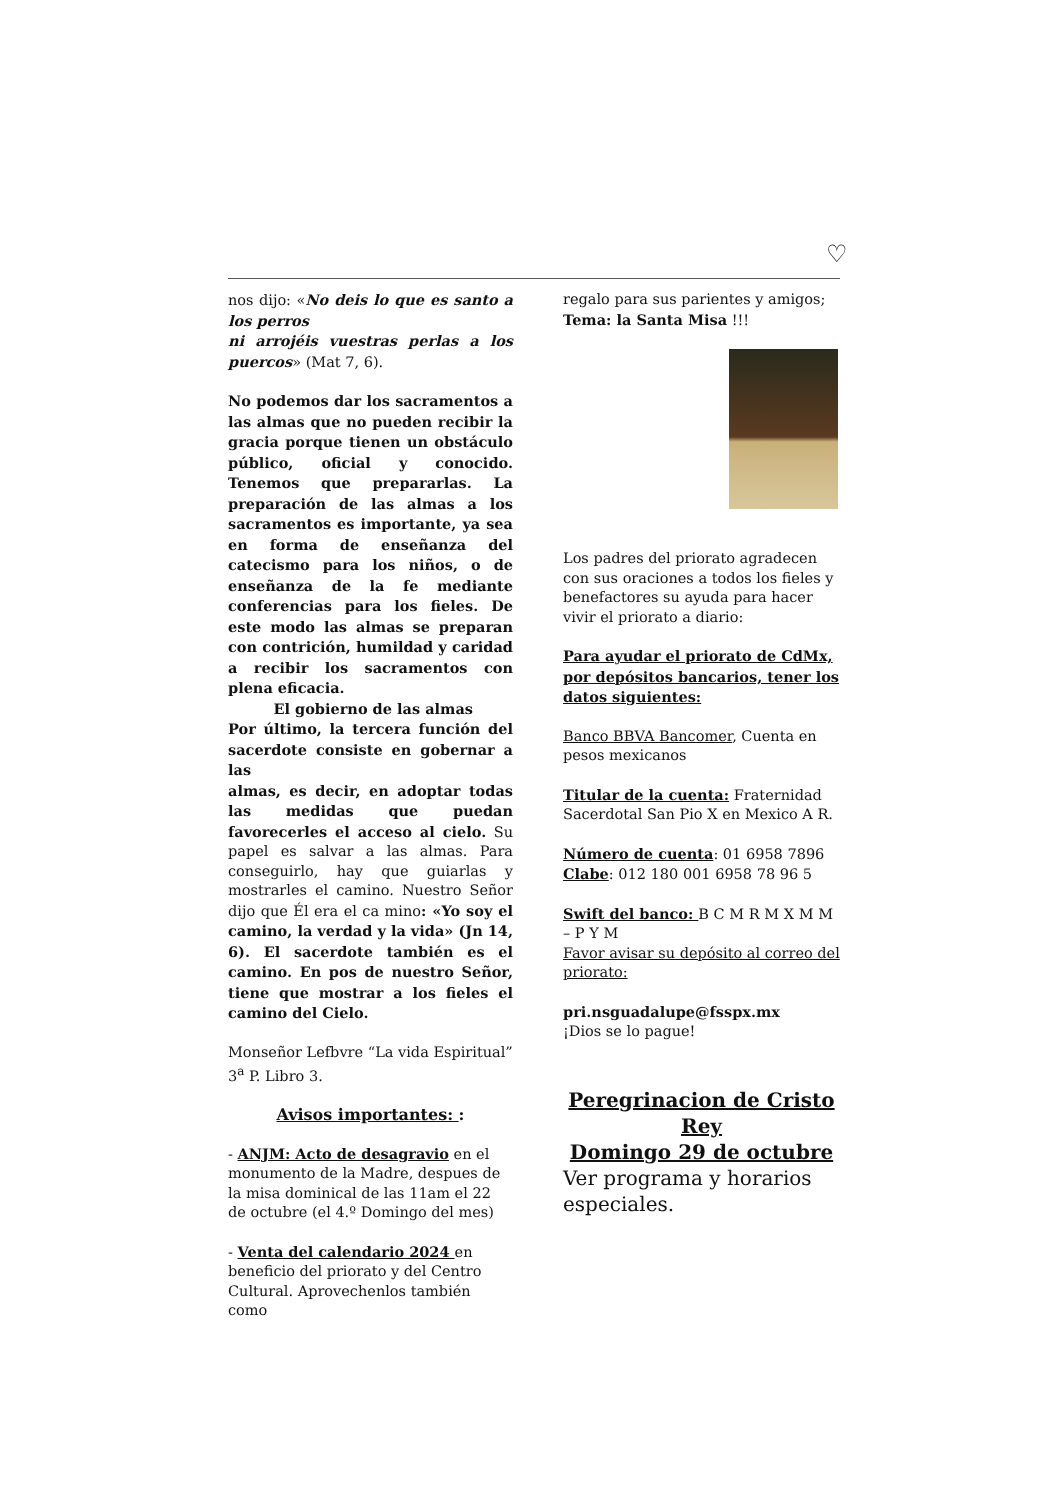♡
nos dijo: «No deis lo que es santo a los perros
ni arrojéis vuestras perlas a los puercos» (Mat 7, 6).
No podemos dar los sacramentos a las almas que no pueden recibir la gracia porque tienen un obstáculo público, oficial y conocido. Tenemos que prepararlas. La preparación de las almas a los sacramentos es importante, ya sea en forma de enseñanza del catecismo para los niños, o de enseñanza de la fe mediante conferencias para los fieles. De este modo las almas se preparan con contrición, humildad y caridad a recibir los sacramentos con plena eficacia.
El gobierno de las almas
Por último, la tercera función del sacerdote consiste en gobernar a las
almas, es decir, en adoptar todas las medidas que puedan favorecerles el acceso al cielo. Su papel es salvar a las almas. Para conseguirlo, hay que guiarlas y mostrarles el camino. Nuestro Señor dijo que Él era el ca mino: «Yo soy el camino, la verdad y la vida» (Jn 14, 6). El sacerdote también es el camino. En pos de nuestro Señor, tiene que mostrar a los fieles el camino del Cielo.
Monseñor Lefbvre “La vida Espiritual” 3<sup>a</sup> P. Libro 3.
Avisos importantes: :
- ANJM: Acto de desagravio en el monumento de la Madre, despues de la misa dominical de las 11am el 22 de octubre (el 4.º Domingo del mes)
- Venta del calendario 2024 en beneficio del priorato y del Centro Cultural. Aprovechenlos también como
regalo para sus parientes y amigos;
Tema: la Santa Misa !!!
Los padres del priorato agradecen con sus oraciones a todos los fieles y benefactores su ayuda para hacer vivir el priorato a diario:
Para ayudar el priorato de CdMx, por depósitos bancarios, tener los datos siguientes:
Banco BBVA Bancomer, Cuenta en pesos mexicanos
Titular de la cuenta: Fraternidad Sacerdotal San Pio X en Mexico A R.
Número de cuenta: 01 6958 7896
Clabe: 012 180 001 6958 78 96 5
Swift del banco: B C M R M X M M – P Y M
Favor avisar su depósito al correo del priorato:
pri.nsguadalupe@fsspx.mx
¡Dios se lo pague!
Peregrinacion de Cristo Rey
Domingo 29 de octubre
Ver programa y horarios especiales.